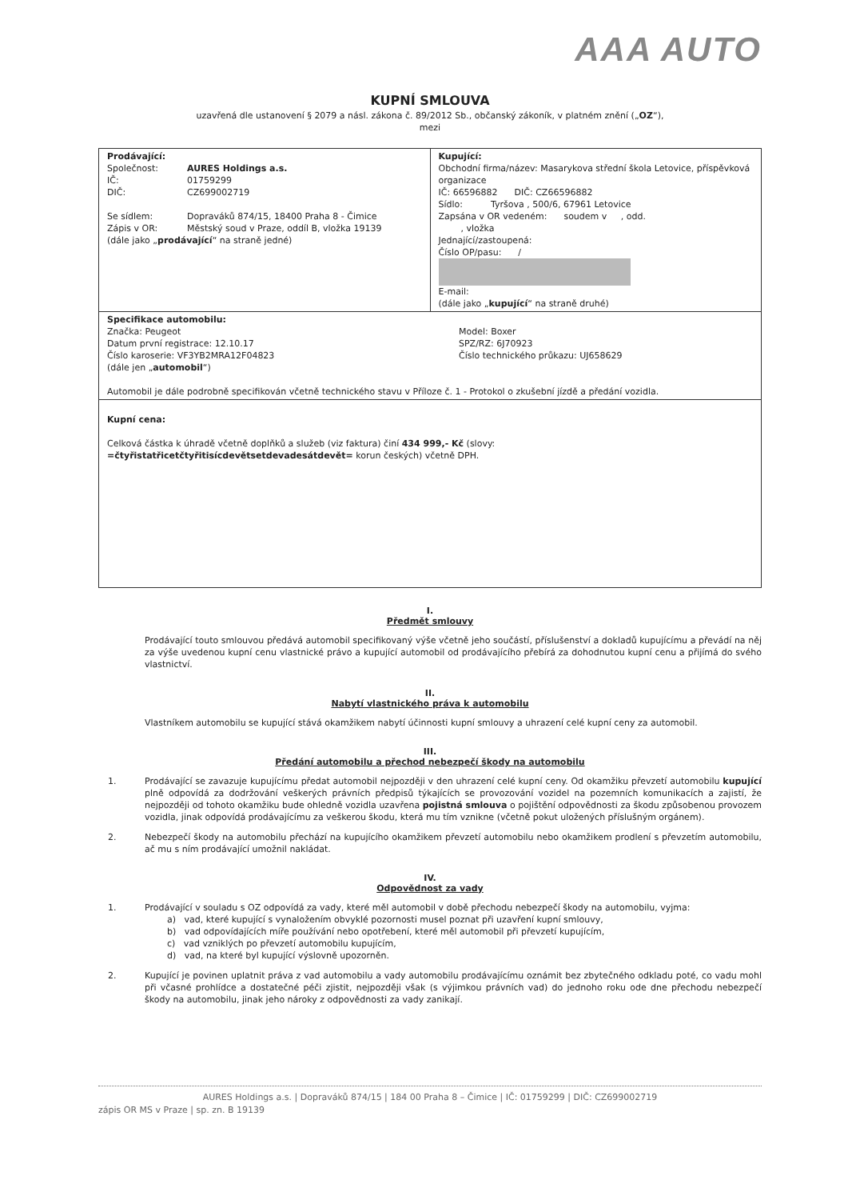AAA AUTO
KUPNÍ SMLOUVA
uzavřená dle ustanovení § 2079 a násl. zákona č. 89/2012 Sb., občanský zákoník, v platném znění („OZ“),
mezi
| Prodávající: Společnost: AURES Holdings a.s. IČ: 01759299 DIČ: CZ699002719 Se sídlem: Dopraváků 874/15, 18400 Praha 8 - Čimice Zápis v OR: Městský soud v Praze, oddíl B, vložka 19139 (dále jako „ prodávající “ na straně jedné) | Kupující: Obchodní firma/název: Masarykova střední škola Letovice, příspěvková organizace IČ: 66596882 DIČ: CZ66596882 Sídlo: Tyršova , 500/6, 67961 Letovice Zapsána v OR vedeném: soudem v , odd. , vložka Jednající/zastoupená: Číslo OP/pasu: / E-mail: (dále jako „ kupující “ na straně druhé) |
| Specifikace automobilu: Značka: Peugeot Datum první registrace: 12.10.17 Číslo karoserie: VF3YB2MRA12F04823 (dále jen „ automobil “) Model: Boxer SPZ/RZ: 6J70923 Číslo technického průkazu: UJ658629 Automobil je dále podrobně specifikován včetně technického stavu v Příloze č. 1 - Protokol o zkušební jízdě a předání vozidla. | |
| Kupní cena: Celková částka k úhradě včetně doplňků a služeb (viz faktura) činí 434 999,- Kč (slovy: =čtyřistatřicetčtyřitisícdevětsetdevadesátdevět= korun českých) včetně DPH. | |
I.
Předmět smlouvy
Prodávající touto smlouvou předává automobil specifikovaný výše včetně jeho součástí, příslušenství a dokladů kupujícímu a převádí na něj za výše uvedenou kupní cenu vlastnické právo a kupující automobil od prodávajícího přebírá za dohodnutou kupní cenu a přijímá do svého vlastnictví.
II.
Nabytí vlastnického práva k automobilu
Vlastníkem automobilu se kupující stává okamžikem nabytí účinnosti kupní smlouvy a uhrazení celé kupní ceny za automobil.
III.
Předání automobilu a přechod nebezpečí škody na automobilu
1. Prodávající se zavazuje kupujícímu předat automobil nejpozději v den uhrazení celé kupní ceny. Od okamžiku převzetí automobilu kupující plně odpovídá za dodržování veškerých právních předpisů týkajících se provozování vozidel na pozemních komunikacích a zajistí, že nejpozději od tohoto okamžiku bude ohledně vozidla uzavřena pojistná smlouva o pojištění odpovědnosti za škodu způsobenou provozem vozidla, jinak odpovídá prodávajícímu za veškerou škodu, která mu tím vznikne (včetně pokut uložených příslušným orgánem).
2. Nebezpečí škody na automobilu přechází na kupujícího okamžikem převzetí automobilu nebo okamžikem prodlení s převzetím automobilu, ač mu s ním prodávající umožnil nakládat.
IV.
Odpovědnost za vady
1. Prodávající v souladu s OZ odpovídá za vady, které měl automobil v době přechodu nebezpečí škody na automobilu, vyjma:
a) vad, které kupující s vynaložením obvyklé pozornosti musel poznat při uzavření kupní smlouvy,
b) vad odpovídajících míře používání nebo opotřebení, které měl automobil při převzetí kupujícím,
c) vad vzniklých po převzetí automobilu kupujícím,
d) vad, na které byl kupující výslovně upozorněn.
2. Kupující je povinen uplatnit práva z vad automobilu a vady automobilu prodávajícímu oznámit bez zbytečného odkladu poté, co vadu mohl při včasné prohlídce a dostatečné péči zjistit, nejpozději však (s výjimkou právních vad) do jednoho roku ode dne přechodu nebezpečí škody na automobilu, jinak jeho nároky z odpovědnosti za vady zanikají.
AURES Holdings a.s. | Dopraváků 874/15 | 184 00 Praha 8 – Čimice | IČ: 01759299 | DIČ: CZ699002719
zápis OR MS v Praze | sp. zn. B 19139